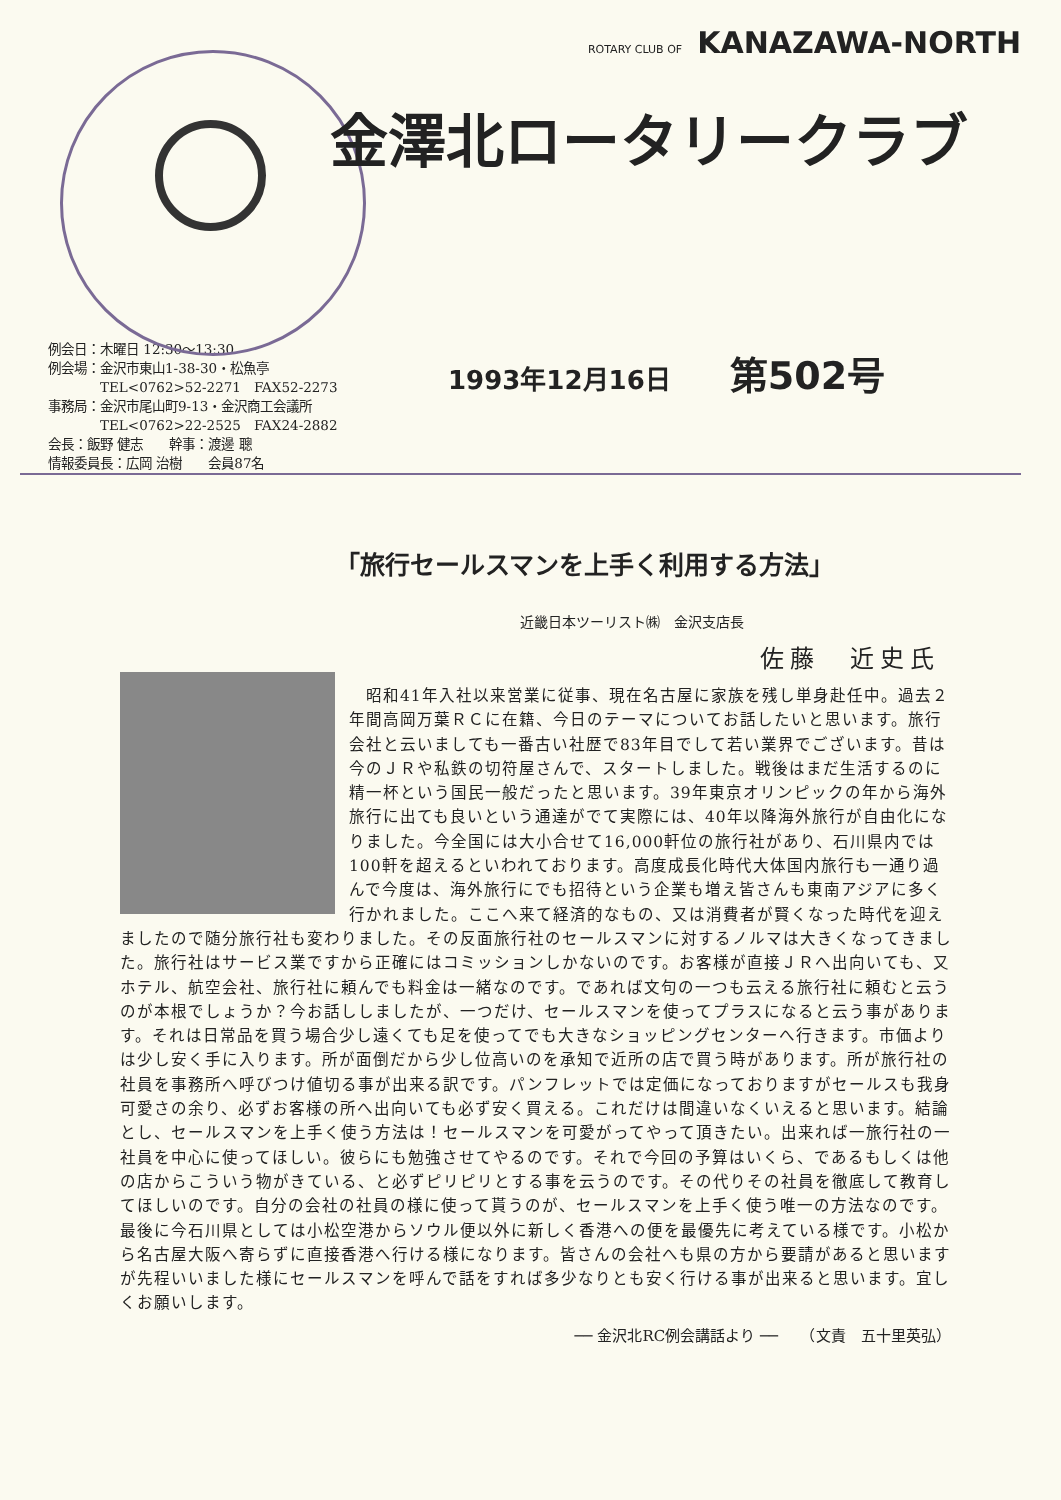ROTARY CLUB OF KANAZAWA-NORTH
金澤北ロータリークラブ
例会日：木曜日 12:30～13:30
例会場：金沢市東山1-38-30・松魚亭
　　　　TEL<0762>52-2271　FAX52-2273
事務局：金沢市尾山町9-13・金沢商工会議所
　　　　TEL<0762>22-2525　FAX24-2882
会長：飯野 健志　　幹事：渡邊 聰
情報委員長：広岡 治樹　　会員87名
1993年12月16日 第502号
「旅行セールスマンを上手く利用する方法」
近畿日本ツーリスト㈱　金沢支店長
佐藤　近史氏
　昭和41年入社以来営業に従事、現在名古屋に家族を残し単身赴任中。過去２年間高岡万葉ＲＣに在籍、今日のテーマについてお話したいと思います。旅行会社と云いましても一番古い社歴で83年目でして若い業界でございます。昔は今のＪＲや私鉄の切符屋さんで、スタートしました。戦後はまだ生活するのに精一杯という国民一般だったと思います。39年東京オリンピックの年から海外旅行に出ても良いという通達がでて実際には、40年以降海外旅行が自由化になりました。今全国には大小合せて16,000軒位の旅行社があり、石川県内では100軒を超えるといわれております。高度成長化時代大体国内旅行も一通り過んで今度は、海外旅行にでも招待という企業も増え皆さんも東南アジアに多く行かれました。ここへ来て経済的なもの、又は消費者が賢くなった時代を迎えましたので随分旅行社も変わりました。その反面旅行社のセールスマンに対するノルマは大きくなってきました。旅行社はサービス業ですから正確にはコミッションしかないのです。お客様が直接ＪＲへ出向いても、又ホテル、航空会社、旅行社に頼んでも料金は一緒なのです。であれば文句の一つも云える旅行社に頼むと云うのが本根でしょうか？今お話ししましたが、一つだけ、セールスマンを使ってプラスになると云う事があります。それは日常品を買う場合少し遠くても足を使ってでも大きなショッピングセンターへ行きます。市価よりは少し安く手に入ります。所が面倒だから少し位高いのを承知で近所の店で買う時があります。所が旅行社の社員を事務所へ呼びつけ値切る事が出来る訳です。パンフレットでは定価になっておりますがセールスも我身可愛さの余り、必ずお客様の所へ出向いても必ず安く買える。これだけは間違いなくいえると思います。結論とし、セールスマンを上手く使う方法は！セールスマンを可愛がってやって頂きたい。出来れば一旅行社の一社員を中心に使ってほしい。彼らにも勉強させてやるのです。それで今回の予算はいくら、であるもしくは他の店からこういう物がきている、と必ずピリピリとする事を云うのです。その代りその社員を徹底して教育してほしいのです。自分の会社の社員の様に使って貰うのが、セールスマンを上手く使う唯一の方法なのです。最後に今石川県としては小松空港からソウル便以外に新しく香港への便を最優先に考えている様です。小松から名古屋大阪へ寄らずに直接香港へ行ける様になります。皆さんの会社へも県の方から要請があると思いますが先程いいました様にセールスマンを呼んで話をすれば多少なりとも安く行ける事が出来ると思います。宜しくお願いします。
── 金沢北RC例会講話より ──　　（文責　五十里英弘）